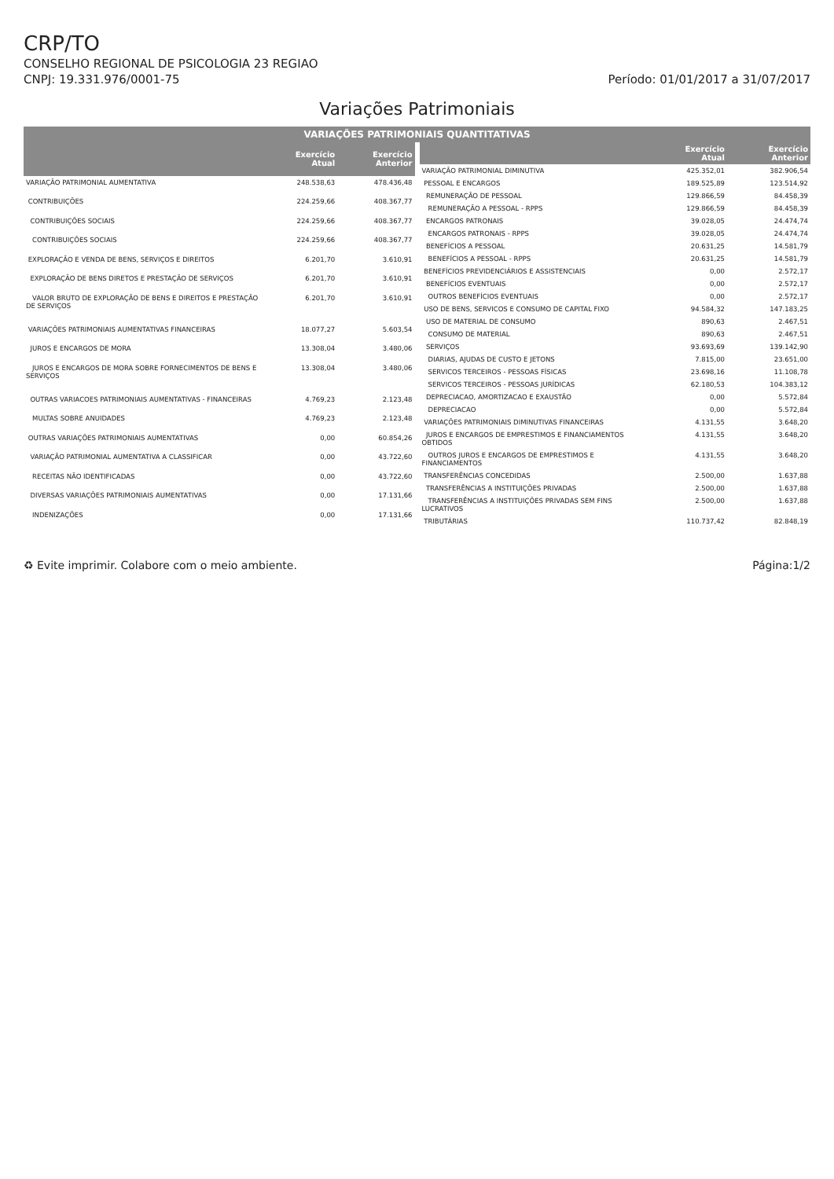CRP/TO
CONSELHO REGIONAL DE PSICOLOGIA 23 REGIAO
CNPJ: 19.331.976/0001-75
Período: 01/01/2017 a 31/07/2017
Variações Patrimoniais
VARIAÇÕES PATRIMONIAIS QUANTITATIVAS
| | Exercício Atual | Exercício Anterior |
| --- | --- | --- |
| VARIAÇÃO PATRIMONIAL AUMENTATIVA | 248.538,63 | 478.436,48 |
| CONTRIBUIÇÕES | 224.259,66 | 408.367,77 |
| CONTRIBUIÇÕES SOCIAIS | 224.259,66 | 408.367,77 |
| CONTRIBUIÇÕES SOCIAIS | 224.259,66 | 408.367,77 |
| EXPLORAÇÃO E VENDA DE BENS, SERVIÇOS E DIREITOS | 6.201,70 | 3.610,91 |
| EXPLORAÇÃO DE BENS DIRETOS E PRESTAÇÃO DE SERVIÇOS | 6.201,70 | 3.610,91 |
| VALOR BRUTO DE EXPLORAÇÃO DE BENS E DIREITOS E PRESTAÇÃO DE SERVIÇOS | 6.201,70 | 3.610,91 |
| VARIAÇÕES PATRIMONIAIS AUMENTATIVAS FINANCEIRAS | 18.077,27 | 5.603,54 |
| JUROS E ENCARGOS DE MORA | 13.308,04 | 3.480,06 |
| JUROS E ENCARGOS DE MORA SOBRE FORNECIMENTOS DE BENS E SERVIÇOS | 13.308,04 | 3.480,06 |
| OUTRAS VARIACOES PATRIMONIAIS AUMENTATIVAS - FINANCEIRAS | 4.769,23 | 2.123,48 |
| MULTAS SOBRE ANUIDADES | 4.769,23 | 2.123,48 |
| OUTRAS VARIAÇÕES PATRIMONIAIS AUMENTATIVAS | 0,00 | 60.854,26 |
| VARIAÇÃO PATRIMONIAL AUMENTATIVA A CLASSIFICAR | 0,00 | 43.722,60 |
| RECEITAS NÃO IDENTIFICADAS | 0,00 | 43.722,60 |
| DIVERSAS VARIAÇÕES PATRIMONIAIS AUMENTATIVAS | 0,00 | 17.131,66 |
| INDENIZAÇÕES | 0,00 | 17.131,66 |
| | Exercício Atual | Exercício Anterior |
| --- | --- | --- |
| VARIAÇÃO PATRIMONIAL DIMINUTIVA | 425.352,01 | 382.906,54 |
| PESSOAL E ENCARGOS | 189.525,89 | 123.514,92 |
| REMUNERAÇÃO DE PESSOAL | 129.866,59 | 84.458,39 |
| REMUNERAÇÃO A PESSOAL - RPPS | 129.866,59 | 84.458,39 |
| ENCARGOS PATRONAIS | 39.028,05 | 24.474,74 |
| ENCARGOS PATRONAIS - RPPS | 39.028,05 | 24.474,74 |
| BENEFÍCIOS A PESSOAL | 20.631,25 | 14.581,79 |
| BENEFÍCIOS A PESSOAL - RPPS | 20.631,25 | 14.581,79 |
| BENEFÍCIOS PREVIDENCIÁRIOS E ASSISTENCIAIS | 0,00 | 2.572,17 |
| BENEFÍCIOS EVENTUAIS | 0,00 | 2.572,17 |
| OUTROS BENEFÍCIOS EVENTUAIS | 0,00 | 2.572,17 |
| USO DE BENS, SERVICOS E CONSUMO DE CAPITAL FIXO | 94.584,32 | 147.183,25 |
| USO DE MATERIAL DE CONSUMO | 890,63 | 2.467,51 |
| CONSUMO DE MATERIAL | 890,63 | 2.467,51 |
| SERVIÇOS | 93.693,69 | 139.142,90 |
| DIARIAS, AJUDAS DE CUSTO E JETONS | 7.815,00 | 23.651,00 |
| SERVICOS TERCEIROS - PESSOAS FÍSICAS | 23.698,16 | 11.108,78 |
| SERVICOS TERCEIROS - PESSOAS JURÍDICAS | 62.180,53 | 104.383,12 |
| DEPRECIACAO, AMORTIZACAO E EXAUSTÃO | 0,00 | 5.572,84 |
| DEPRECIACAO | 0,00 | 5.572,84 |
| VARIAÇÕES PATRIMONIAIS DIMINUTIVAS FINANCEIRAS | 4.131,55 | 3.648,20 |
| JUROS E ENCARGOS DE EMPRESTIMOS E FINANCIAMENTOS OBTIDOS | 4.131,55 | 3.648,20 |
| OUTROS JUROS E ENCARGOS DE EMPRESTIMOS E FINANCIAMENTOS | 4.131,55 | 3.648,20 |
| TRANSFERÊNCIAS CONCEDIDAS | 2.500,00 | 1.637,88 |
| TRANSFERÊNCIAS A INSTITUIÇÕES PRIVADAS | 2.500,00 | 1.637,88 |
| TRANSFERÊNCIAS A INSTITUIÇÕES PRIVADAS SEM FINS LUCRATIVOS | 2.500,00 | 1.637,88 |
| TRIBUTÁRIAS | 110.737,42 | 82.848,19 |
♻ Evite imprimir. Colabore com o meio ambiente. Página:1/2